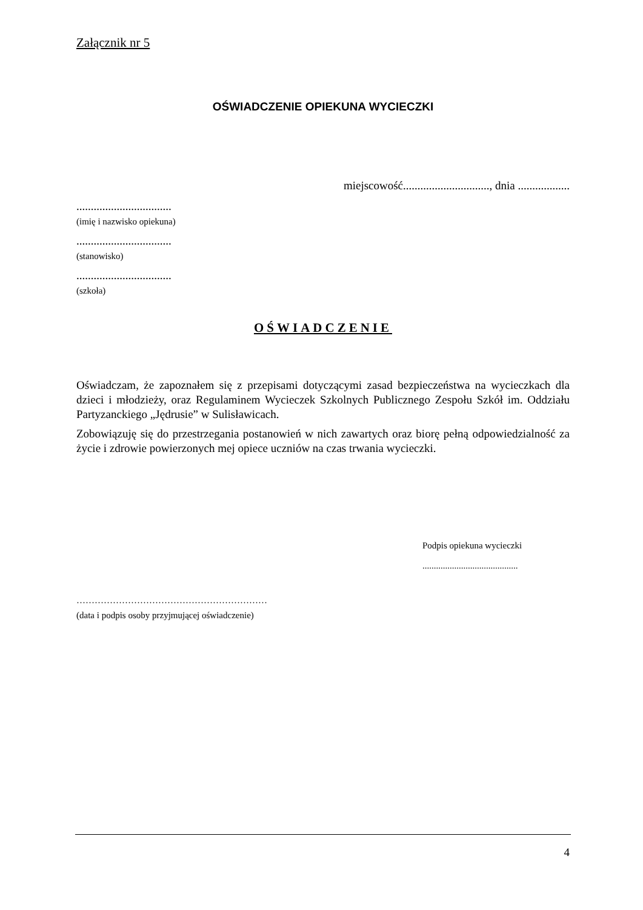Załącznik nr 5
OŚWIADCZENIE OPIEKUNA WYCIECZKI
miejscowość.............................., dnia ..................
.................................
(imię i nazwisko opiekuna)
.................................
(stanowisko)
.................................
(szkoła)
OŚWIADCZENIE
Oświadczam, że zapoznałem się z przepisami dotyczącymi zasad bezpieczeństwa na wycieczkach dla dzieci i młodzieży, oraz Regulaminem Wycieczek Szkolnych Publicznego Zespołu Szkół im. Oddziału Partyzanckiego „Jędrusie” w Sulisławicach.
Zobowiązuję się do przestrzegania postanowień w nich zawartych oraz biorę pełną odpowiedzialność za życie i zdrowie powierzonych mej opiece uczniów na czas trwania wycieczki.
Podpis opiekuna wycieczki
..........................................
………………………………………………………
(data i podpis osoby przyjmującej oświadczenie)
4